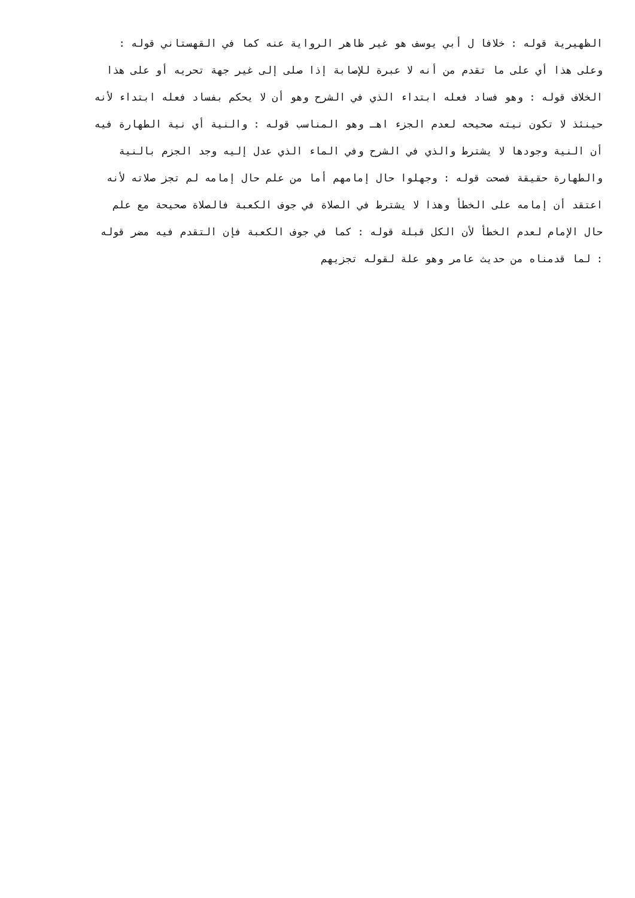الظهيرية قوله : خلافا ل أبي يوسف هو غير ظاهر الرواية عنه كما في القهستاني قوله :
وعلى هذا أي على ما تقدم من أنه لا عبرة للإصابة إذا صلى إلى غير جهة تحريه أو على هذا
الخلاف قوله : وهو فساد فعله ابتداء الذي في الشرح وهو أن لا يحكم بفساد فعله ابتداء لأنه
حينئذ لا تكون نيته صحيحه لعدم الجزء اهـ وهو المناسب قوله : والنية أي نية الطهارة فيه
أن النية وجودها لا يشترط والذي في الشرح وفي الماء الذي عدل إليه وجد الجزم بالنية
والطهارة حقيقة فصحت قوله : وجهلوا حال إمامهم أما من علم حال إمامه لم تجز صلاته لأنه
اعتقد أن إمامه على الخطأ وهذا لا يشترط في الصلاة في جوف الكعبة فالصلاة صحيحة مع علم
حال الإمام لعدم الخطأ لأن الكل قبلة قوله : كما في جوف الكعبة فإن التقدم فيه مضر قوله
: لما قدمناه من حديث عامر وهو علة لقوله تجزيهم